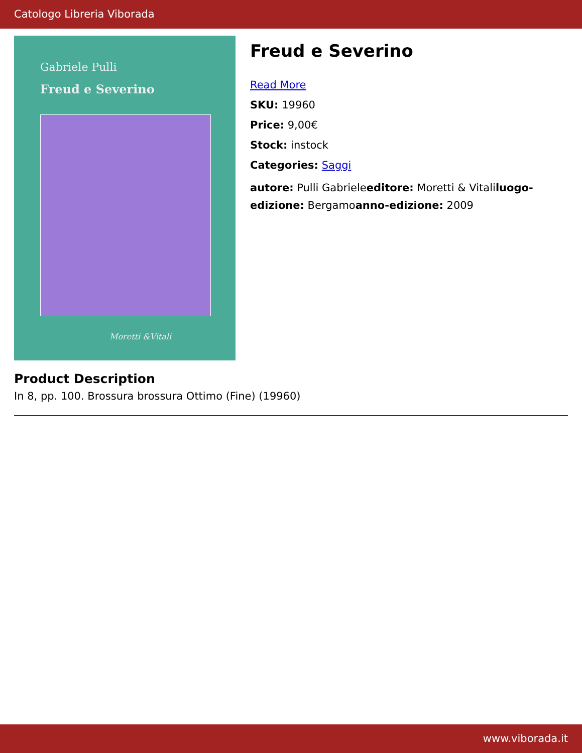Catologo Libreria Viborada
Gabriele Pulli
Freud e Severino
Moretti &Vitali
Freud e Severino
Read More
SKU: 19960
Price: 9,00€
Stock: instock
Categories: Saggi
autore: Pulli Gabrieleeditore: Moretti & Vitaliluogo-edizione: Bergamoanno-edizione: 2009
Product Description
In 8, pp. 100. Brossura brossura Ottimo (Fine) (19960)
www.viborada.it